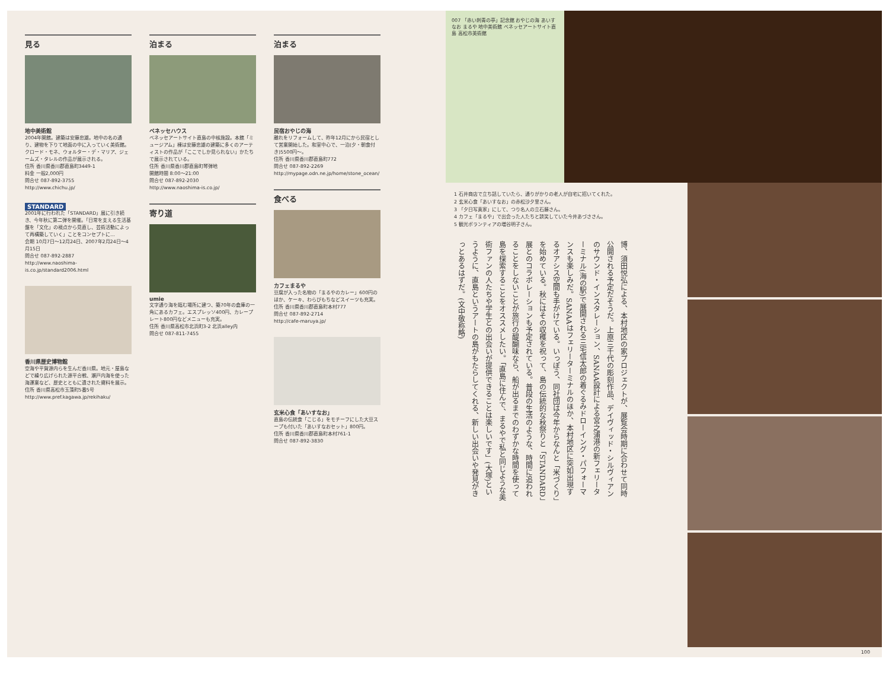見る
地中美術館
2004年開館。建築は安藤忠雄。地中の名の通り、建物を下りて地面の中に入っていく美術館。クロード・モネ、ウォルター・デ・マリア、ジェームズ・タレルの作品が展示される。
住所 香川県香川郡直島町3449-1
料金 一般2,000円
問合せ 087-892-3755
http://www.chichu.jp/
STANDARD
2001年に行われた「STANDARD」展に引き続き、今年秋に第二弾を開催。「日常を支える生活基盤を「文化」の視点から見直し、芸術活動によって再構築していく」ことをコンセプトに…
会期 10月7日〜12月24日、2007年2月24日〜4月15日
問合せ 087-892-2887
http://www.naoshima-is.co.jp/standard2006.html
香川県歴史博物館
空海や平賀源内らを生んだ香川県。地元・屋島などで繰り広げられた源平合戦、瀬戸内海を使った海運業など、歴史とともに遺された資料を展示。
住所 香川県高松市玉藻町5番5号
http://www.pref.kagawa.jp/rekihaku/
泊まる
ベネッセハウス
ベネッセアートサイト直島の中核施設。本館「ミュージアム」棟は安藤忠雄の建築に多くのアーティストの作品が「ここでしか見られない」かたちで展示されている。
住所 香川県香川郡直島町琴弾地
開館時間 8:00〜21:00
問合せ 087-892-2030
http://www.naoshima-is.co.jp/
寄り道
umie
文字通り海を臨む場所に建つ、築70年の倉庫の一角にあるカフェ。エスプレッソ400円、カレープレート800円などメニューも充実。
住所 香川県高松市北浜町3-2 北浜alley内
問合せ 087-811-7455
泊まる
民宿おやじの海
離れをリフォームして、昨年12月にから民宿として営業開始した。和室中心で、一泊(夕・朝食付き)5500円〜。
住所 香川県香川郡直島町772
問合せ 087-892-2269
http://mypage.odn.ne.jp/home/stone_ocean/
食べる
カフェまるや
豆腐が入った名物の「まるやのカレー」600円のほか、ケーキ、わらびもちなどスイーツも充実。
住所 香川県香川郡直島町本村777
問合せ 087-892-2714
http://cafe-maruya.jp/
玄米心食「あいすなお」
直島の伝統食「こじる」をモチーフにした大豆スープも付いた「あいすなおセット」800円。
住所 香川県香川郡直島町本村761-1
問合せ 087-892-3830
007 「赤い刺青の亭」記念館 おやじの海 あいすなお まるや 地中美術館 ベネッセアートサイト直島 高松市美術館
1 石井商店で立ち話していたら、通りがかりの老人が自宅に招いてくれた。
2 玄米心食「あいすなお」の赤松沙夕里さん。
3 「夕日写真家」にして、つり名人の立石藤さん。
4 カフェ「まるや」で出会った人たちと談笑していた今井あづささん。
5 観光ボランティアの増谷明子さん。
博、須田悦弘による、本村地区の家プロジェクトが、展覧会時期に合わせて同時公開される予定だそうだ。上原三千代の彫刻作品、デイヴィッド・シルヴィアンのサウンド・インスタレーション、SANAA設計による宮之浦港の新フェリーターミナル(海の駅)で展開される三宅信太郎の着ぐるみドローイング・パフォーマンスも楽しみだ。SANAAはフェリーターミナルのほか、本村地区に突如出現するオアシス空間も手がけている。いっぽう、同社団は今年からなんと「米づくり」を始めている。秋にはその収穫を祝って、島の伝統的な秋祭りと「STANDARD」展とのコラボレーションも予定されている。普段の生活のような、時間に追われることをしないことが旅行の醍醐味なら、船が出るまでのわずかな時間を使って島を探索することをオススメしたい。「直島に住んで、まるやで私と同じような美術ファンの人たちや学生との出会いが提供できることは楽しいです」(大塚)というように、直島というアートの島がもたらしてくれる、新しい出会いや発見がきっとあるはずだ。(文中敬称略)
100